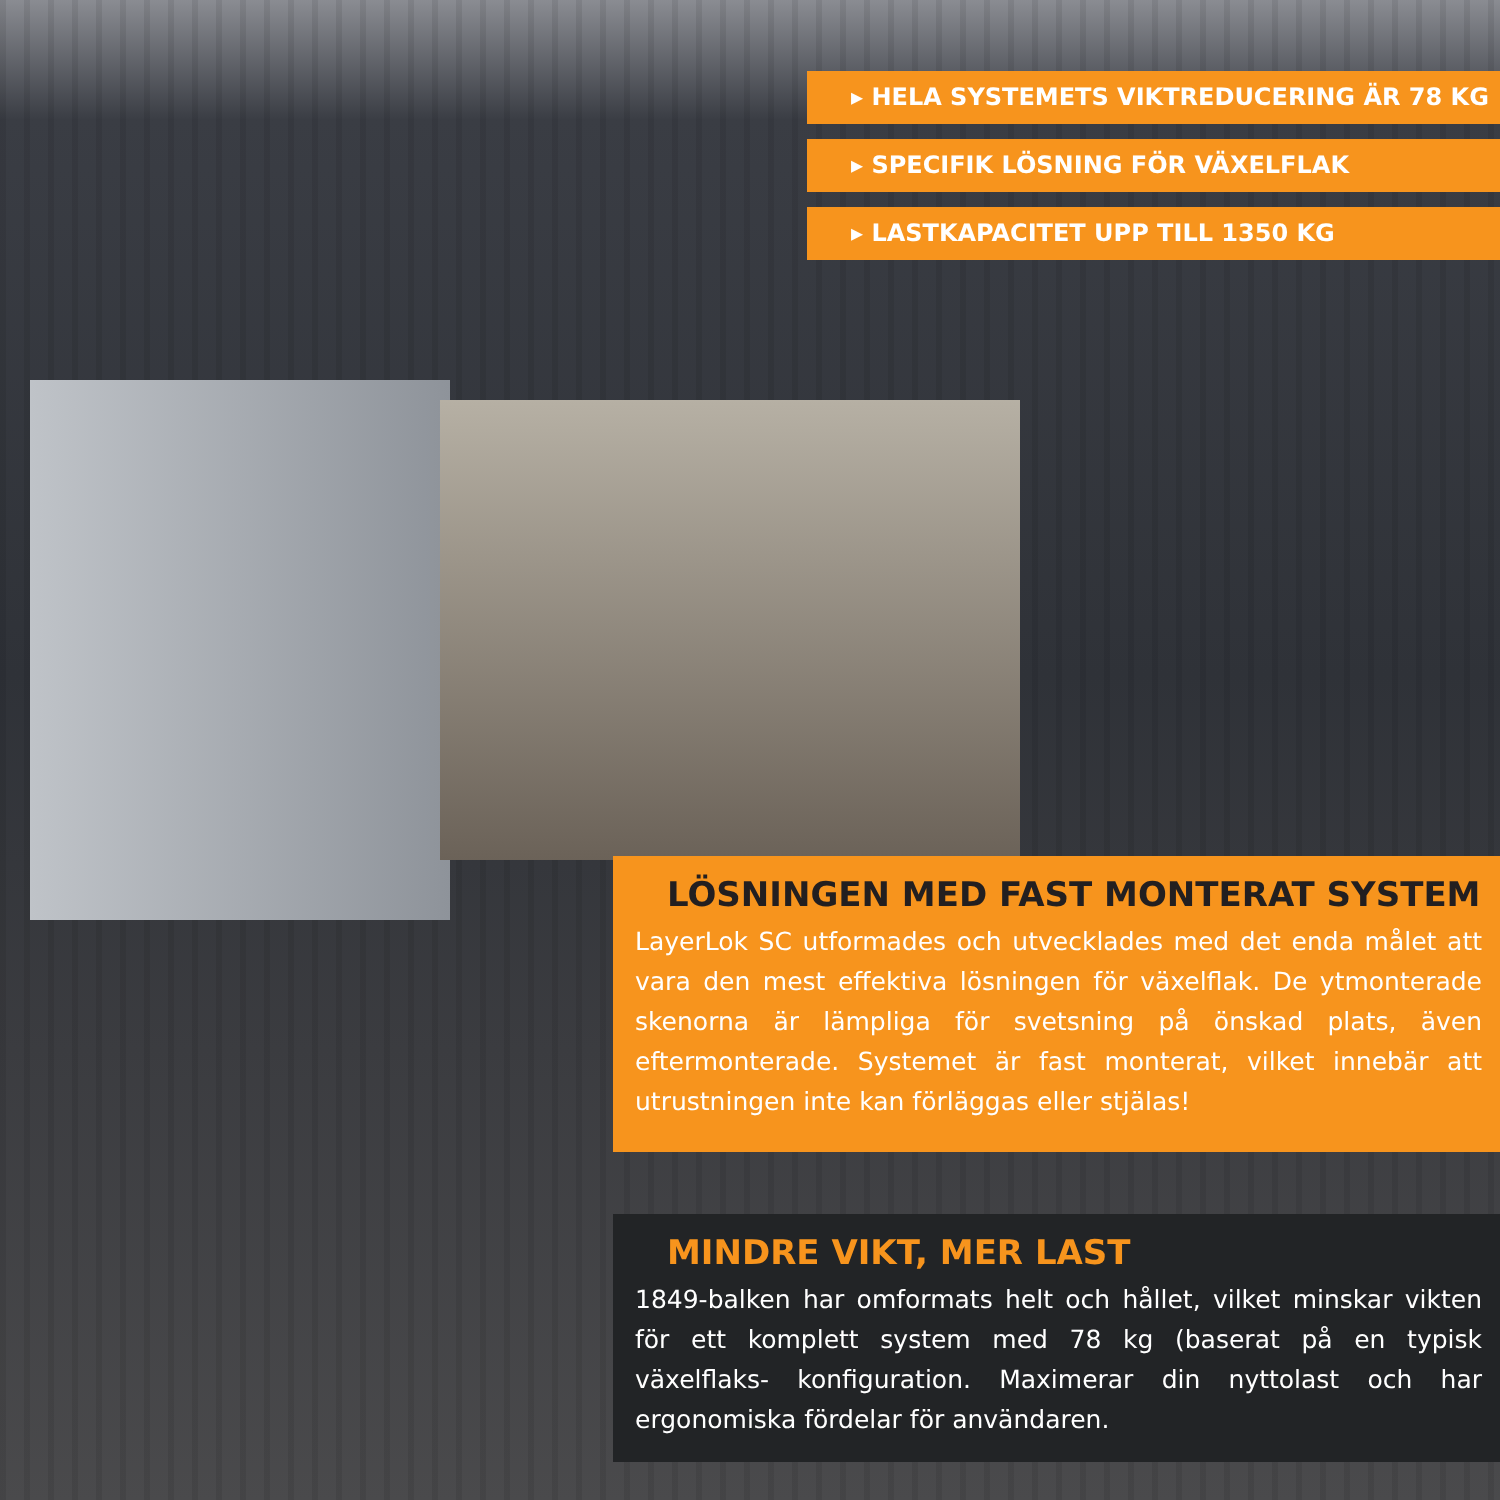▸ HELA SYSTEMETS VIKTREDUCERING ÄR 78 KG
▸ SPECIFIK LÖSNING FÖR VÄXELFLAK
▸ LASTKAPACITET UPP TILL 1350 KG
LÖSNINGEN MED FAST MONTERAT SYSTEM
LayerLok SC utformades och utvecklades med det enda målet att vara den mest effektiva lösningen för växelflak. De ytmonterade skenorna är lämpliga för svetsning på önskad plats, även eftermonterade. Systemet är fast monterat, vilket innebär att utrustningen inte kan förläggas eller stjälas!
MINDRE VIKT, MER LAST
1849-balken har omformats helt och hållet, vilket minskar vikten för ett komplett system med 78 kg (baserat på en typisk växelflaks- konfiguration. Maximerar din nyttolast och har ergonomiska fördelar för användaren.